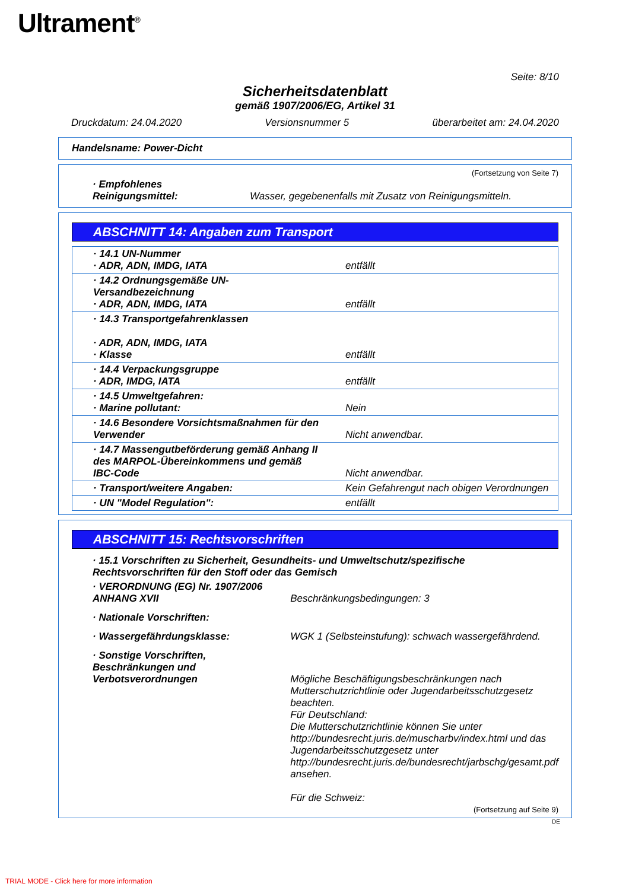Ultrament<sup>®</sup>
Seite: 8/10
Sicherheitsdatenblatt
gemäß 1907/2006/EG, Artikel 31
Druckdatum: 24.04.2020 Versionsnummer 5 überarbeitet am: 24.04.2020
Handelsname: Power-Dicht
(Fortsetzung von Seite 7)
| · Empfohlenes Reinigungsmittel: | Wasser, gegebenenfalls mit Zusatz von Reinigungsmitteln. |
ABSCHNITT 14: Angaben zum Transport
| · 14.1 UN-Nummer · ADR, ADN, IMDG, IATA | entfällt |
| · 14.2 Ordnungsgemäße UN-Versandbezeichnung · ADR, ADN, IMDG, IATA | entfällt |
| · 14.3 Transportgefahrenklassen · ADR, ADN, IMDG, IATA · Klasse | entfällt |
| · 14.4 Verpackungsgruppe · ADR, IMDG, IATA | entfällt |
| · 14.5 Umweltgefahren: · Marine pollutant: | Nein |
| · 14.6 Besondere Vorsichtsmaßnahmen für den Verwender | Nicht anwendbar. |
| · 14.7 Massengutbeförderung gemäß Anhang II des MARPOL-Übereinkommens und gemäß IBC-Code | Nicht anwendbar. |
| · Transport/weitere Angaben: | Kein Gefahrengut nach obigen Verordnungen |
| · UN "Model Regulation": | entfällt |
ABSCHNITT 15: Rechtsvorschriften
| · 15.1 Vorschriften zu Sicherheit, Gesundheits- und Umweltschutz/spezifische Rechtsvorschriften für den Stoff oder das Gemisch | |
| · VERORDNUNG (EG) Nr. 1907/2006 ANHANG XVII | Beschränkungsbedingungen: 3 |
| · Nationale Vorschriften: | |
| · Wassergefährdungsklasse: | WGK 1 (Selbsteinstufung): schwach wassergefährdend. |
| · Sonstige Vorschriften, Beschränkungen und Verbotsverordnungen | Mögliche Beschäftigungsbeschränkungen nach Mutterschutzrichtlinie oder Jugendarbeitsschutzgesetz beachten. Für Deutschland: Die Mutterschutzrichtlinie können Sie unter http://bundesrecht.juris.de/muscharbv/index.html und das Jugendarbeitsschutzgesetz unter http://bundesrecht.juris.de/bundesrecht/jarbschg/gesamt.pdf ansehen. Für die Schweiz: |
(Fortsetzung auf Seite 9)
DE
TRIAL MODE - Click here for more information